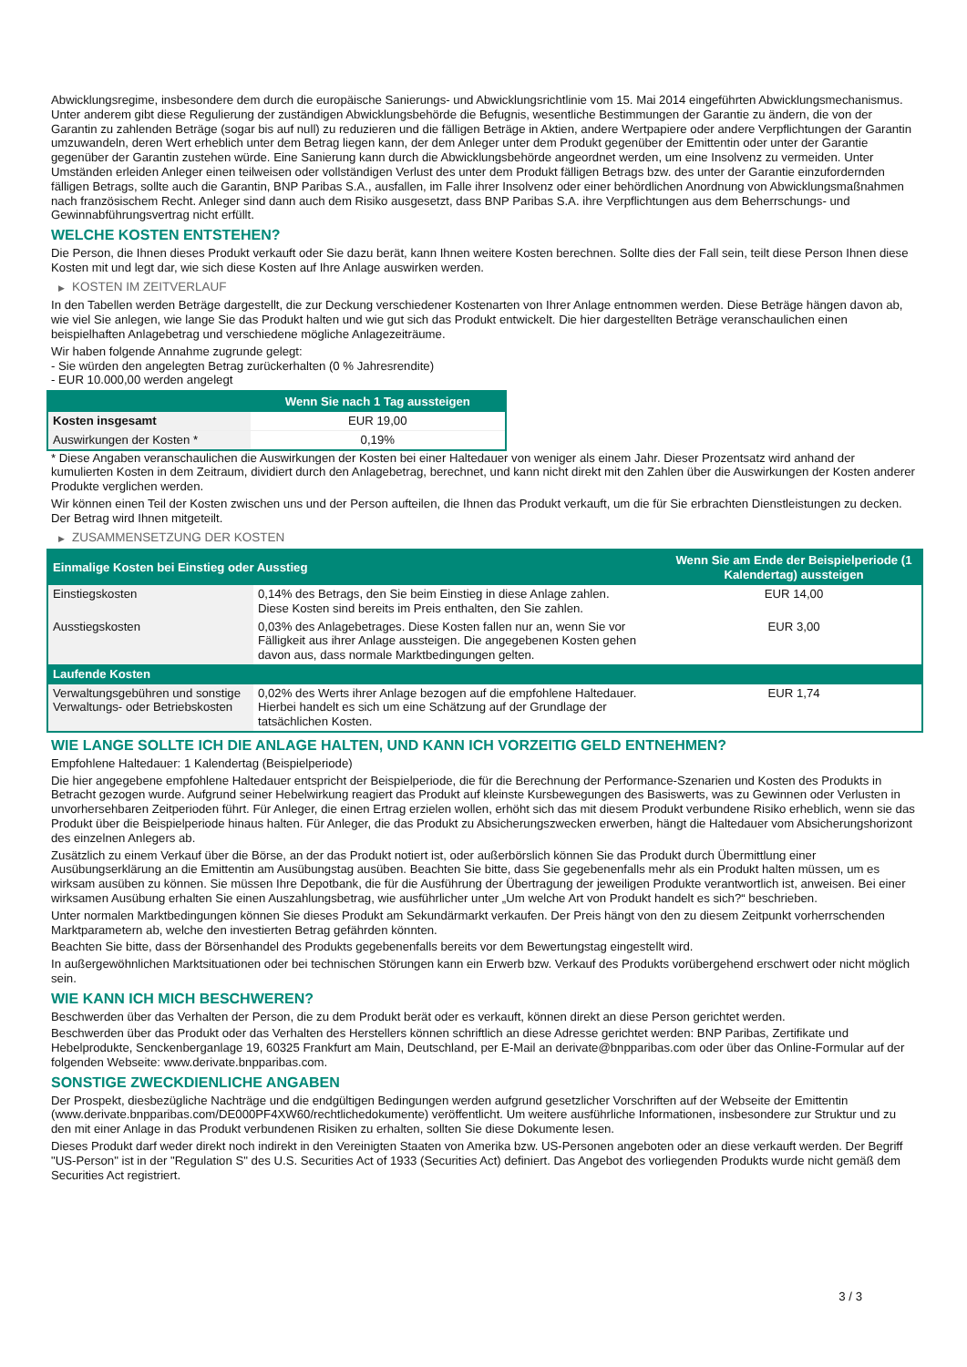Abwicklungsregime, insbesondere dem durch die europäische Sanierungs- und Abwicklungsrichtlinie vom 15. Mai 2014 eingeführten Abwicklungsmechanismus. Unter anderem gibt diese Regulierung der zuständigen Abwicklungsbehörde die Befugnis, wesentliche Bestimmungen der Garantie zu ändern, die von der Garantin zu zahlenden Beträge (sogar bis auf null) zu reduzieren und die fälligen Beträge in Aktien, andere Wertpapiere oder andere Verpflichtungen der Garantin umzuwandeln, deren Wert erheblich unter dem Betrag liegen kann, der dem Anleger unter dem Produkt gegenüber der Emittentin oder unter der Garantie gegenüber der Garantin zustehen würde. Eine Sanierung kann durch die Abwicklungsbehörde angeordnet werden, um eine Insolvenz zu vermeiden. Unter Umständen erleiden Anleger einen teilweisen oder vollständigen Verlust des unter dem Produkt fälligen Betrags bzw. des unter der Garantie einzufordernden fälligen Betrags, sollte auch die Garantin, BNP Paribas S.A., ausfallen, im Falle ihrer Insolvenz oder einer behördlichen Anordnung von Abwicklungsmaßnahmen nach französischem Recht. Anleger sind dann auch dem Risiko ausgesetzt, dass BNP Paribas S.A. ihre Verpflichtungen aus dem Beherrschungs- und Gewinnabführungsvertrag nicht erfüllt.
WELCHE KOSTEN ENTSTEHEN?
Die Person, die Ihnen dieses Produkt verkauft oder Sie dazu berät, kann Ihnen weitere Kosten berechnen. Sollte dies der Fall sein, teilt diese Person Ihnen diese Kosten mit und legt dar, wie sich diese Kosten auf Ihre Anlage auswirken werden.
▶ KOSTEN IM ZEITVERLAUF
In den Tabellen werden Beträge dargestellt, die zur Deckung verschiedener Kostenarten von Ihrer Anlage entnommen werden. Diese Beträge hängen davon ab, wie viel Sie anlegen, wie lange Sie das Produkt halten und wie gut sich das Produkt entwickelt. Die hier dargestellten Beträge veranschaulichen einen beispielhaften Anlagebetrag und verschiedene mögliche Anlagezeiträume.
Wir haben folgende Annahme zugrunde gelegt:
- Sie würden den angelegten Betrag zurückerhalten (0 % Jahresrendite)
- EUR 10.000,00 werden angelegt
| | Wenn Sie nach 1 Tag aussteigen |
| --- | --- |
| Kosten insgesamt | EUR 19,00 |
| Auswirkungen der Kosten * | 0,19% |
* Diese Angaben veranschaulichen die Auswirkungen der Kosten bei einer Haltedauer von weniger als einem Jahr. Dieser Prozentsatz wird anhand der kumulierten Kosten in dem Zeitraum, dividiert durch den Anlagebetrag, berechnet, und kann nicht direkt mit den Zahlen über die Auswirkungen der Kosten anderer Produkte verglichen werden.
Wir können einen Teil der Kosten zwischen uns und der Person aufteilen, die Ihnen das Produkt verkauft, um die für Sie erbrachten Dienstleistungen zu decken. Der Betrag wird Ihnen mitgeteilt.
▶ ZUSAMMENSETZUNG DER KOSTEN
| Einmalige Kosten bei Einstieg oder Ausstieg | | Wenn Sie am Ende der Beispielperiode (1 Kalendertag) aussteigen |
| --- | --- | --- |
| Einstiegskosten | 0,14% des Betrags, den Sie beim Einstieg in diese Anlage zahlen. Diese Kosten sind bereits im Preis enthalten, den Sie zahlen. | EUR 14,00 |
| Ausstiegskosten | 0,03% des Anlagebetrages. Diese Kosten fallen nur an, wenn Sie vor Fälligkeit aus ihrer Anlage aussteigen. Die angegebenen Kosten gehen davon aus, dass normale Marktbedingungen gelten. | EUR 3,00 |
| Laufende Kosten | | |
| Verwaltungsgebühren und sonstige Verwaltungs- oder Betriebskosten | 0,02% des Werts ihrer Anlage bezogen auf die empfohlene Haltedauer. Hierbei handelt es sich um eine Schätzung auf der Grundlage der tatsächlichen Kosten. | EUR 1,74 |
WIE LANGE SOLLTE ICH DIE ANLAGE HALTEN, UND KANN ICH VORZEITIG GELD ENTNEHMEN?
Empfohlene Haltedauer: 1 Kalendertag (Beispielperiode)
Die hier angegebene empfohlene Haltedauer entspricht der Beispielperiode, die für die Berechnung der Performance-Szenarien und Kosten des Produkts in Betracht gezogen wurde. Aufgrund seiner Hebelwirkung reagiert das Produkt auf kleinste Kursbewegungen des Basiswerts, was zu Gewinnen oder Verlusten in unvorhersehbaren Zeitperioden führt. Für Anleger, die einen Ertrag erzielen wollen, erhöht sich das mit diesem Produkt verbundene Risiko erheblich, wenn sie das Produkt über die Beispielperiode hinaus halten. Für Anleger, die das Produkt zu Absicherungszwecken erwerben, hängt die Haltedauer vom Absicherungshorizont des einzelnen Anlegers ab.
Zusätzlich zu einem Verkauf über die Börse, an der das Produkt notiert ist, oder außerbörslich können Sie das Produkt durch Übermittlung einer Ausübungserklärung an die Emittentin am Ausübungstag ausüben. Beachten Sie bitte, dass Sie gegebenenfalls mehr als ein Produkt halten müssen, um es wirksam ausüben zu können. Sie müssen Ihre Depotbank, die für die Ausführung der Übertragung der jeweiligen Produkte verantwortlich ist, anweisen. Bei einer wirksamen Ausübung erhalten Sie einen Auszahlungsbetrag, wie ausführlicher unter „Um welche Art von Produkt handelt es sich?“ beschrieben.
Unter normalen Marktbedingungen können Sie dieses Produkt am Sekundärmarkt verkaufen. Der Preis hängt von den zu diesem Zeitpunkt vorherrschenden Marktparametern ab, welche den investierten Betrag gefährden könnten.
Beachten Sie bitte, dass der Börsenhandel des Produkts gegebenenfalls bereits vor dem Bewertungstag eingestellt wird.
In außergewöhnlichen Marktsituationen oder bei technischen Störungen kann ein Erwerb bzw. Verkauf des Produkts vorübergehend erschwert oder nicht möglich sein.
WIE KANN ICH MICH BESCHWEREN?
Beschwerden über das Verhalten der Person, die zu dem Produkt berät oder es verkauft, können direkt an diese Person gerichtet werden.
Beschwerden über das Produkt oder das Verhalten des Herstellers können schriftlich an diese Adresse gerichtet werden: BNP Paribas, Zertifikate und Hebelprodukte, Senckenberganlage 19, 60325 Frankfurt am Main, Deutschland, per E-Mail an derivate@bnpparibas.com oder über das Online-Formular auf der folgenden Webseite: www.derivate.bnpparibas.com.
SONSTIGE ZWECKDIENLICHE ANGABEN
Der Prospekt, diesbezügliche Nachträge und die endgültigen Bedingungen werden aufgrund gesetzlicher Vorschriften auf der Webseite der Emittentin (www.derivate.bnpparibas.com/DE000PF4XW60/rechtlichedokumente) veröffentlicht. Um weitere ausführliche Informationen, insbesondere zur Struktur und zu den mit einer Anlage in das Produkt verbundenen Risiken zu erhalten, sollten Sie diese Dokumente lesen.
Dieses Produkt darf weder direkt noch indirekt in den Vereinigten Staaten von Amerika bzw. US-Personen angeboten oder an diese verkauft werden. Der Begriff "US-Person" ist in der "Regulation S" des U.S. Securities Act of 1933 (Securities Act) definiert. Das Angebot des vorliegenden Produkts wurde nicht gemäß dem Securities Act registriert.
3 / 3